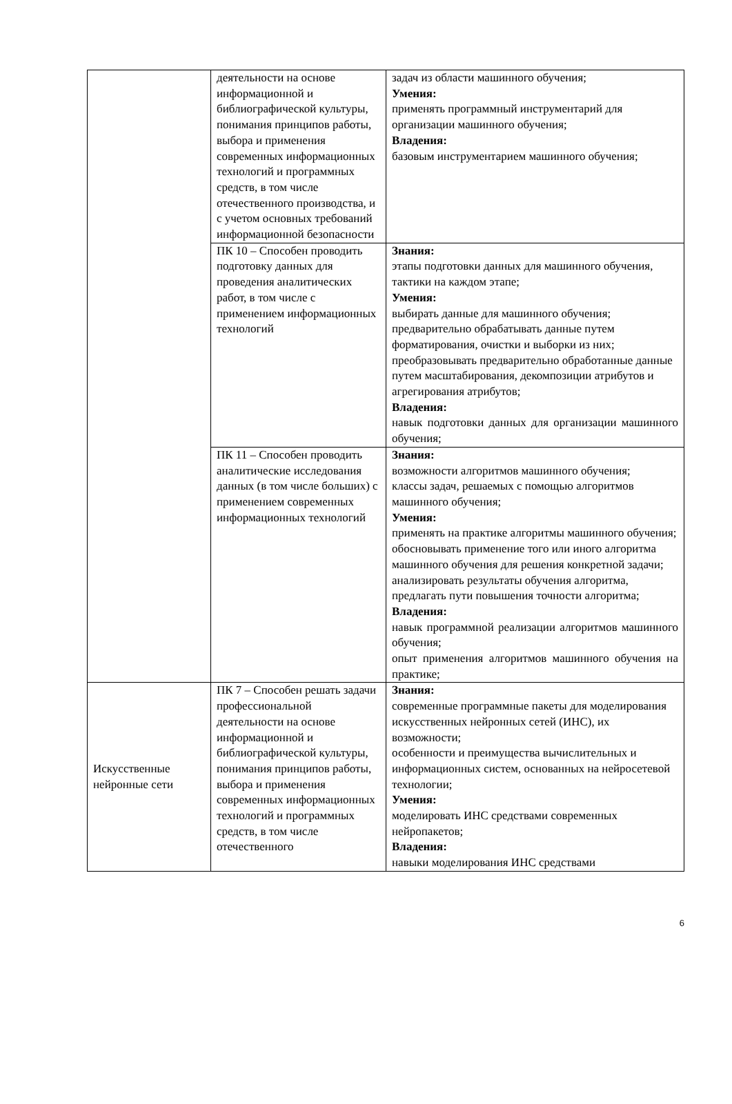| | деятельности на основе информационной и библиографической культуры, понимания принципов работы, выбора и применения современных информационных технологий и программных средств, в том числе отечественного производства, и с учетом основных требований информационной безопасности | задач из области машинного обучения; Умения: применять программный инструментарий для организации машинного обучения; Владения: базовым инструментарием машинного обучения; |
| | ПК 10 – Способен проводить подготовку данных для проведения аналитических работ, в том числе с применением информационных технологий | Знания: этапы подготовки данных для машинного обучения, тактики на каждом этапе; Умения: выбирать данные для машинного обучения; предварительно обрабатывать данные путем форматирования, очистки и выборки из них; преобразовывать предварительно обработанные данные путем масштабирования, декомпозиции атрибутов и агрегирования атрибутов; Владения: навык подготовки данных для организации машинного обучения; |
| | ПК 11 – Способен проводить аналитические исследования данных (в том числе больших) с применением современных информационных технологий | Знания: возможности алгоритмов машинного обучения; классы задач, решаемых с помощью алгоритмов машинного обучения; Умения: применять на практике алгоритмы машинного обучения; обосновывать применение того или иного алгоритма машинного обучения для решения конкретной задачи; анализировать результаты обучения алгоритма, предлагать пути повышения точности алгоритма; Владения: навык программной реализации алгоритмов машинного обучения; опыт применения алгоритмов машинного обучения на практике; |
| Искусственные нейронные сети | ПК 7 – Способен решать задачи профессиональной деятельности на основе информационной и библиографической культуры, понимания принципов работы, выбора и применения современных информационных технологий и программных средств, в том числе отечественного | Знания: современные программные пакеты для моделирования искусственных нейронных сетей (ИНС), их возможности; особенности и преимущества вычислительных и информационных систем, основанных на нейросетевой технологии; Умения: моделировать ИНС средствами современных нейропакетов; Владения: навыки моделирования ИНС средствами |
6